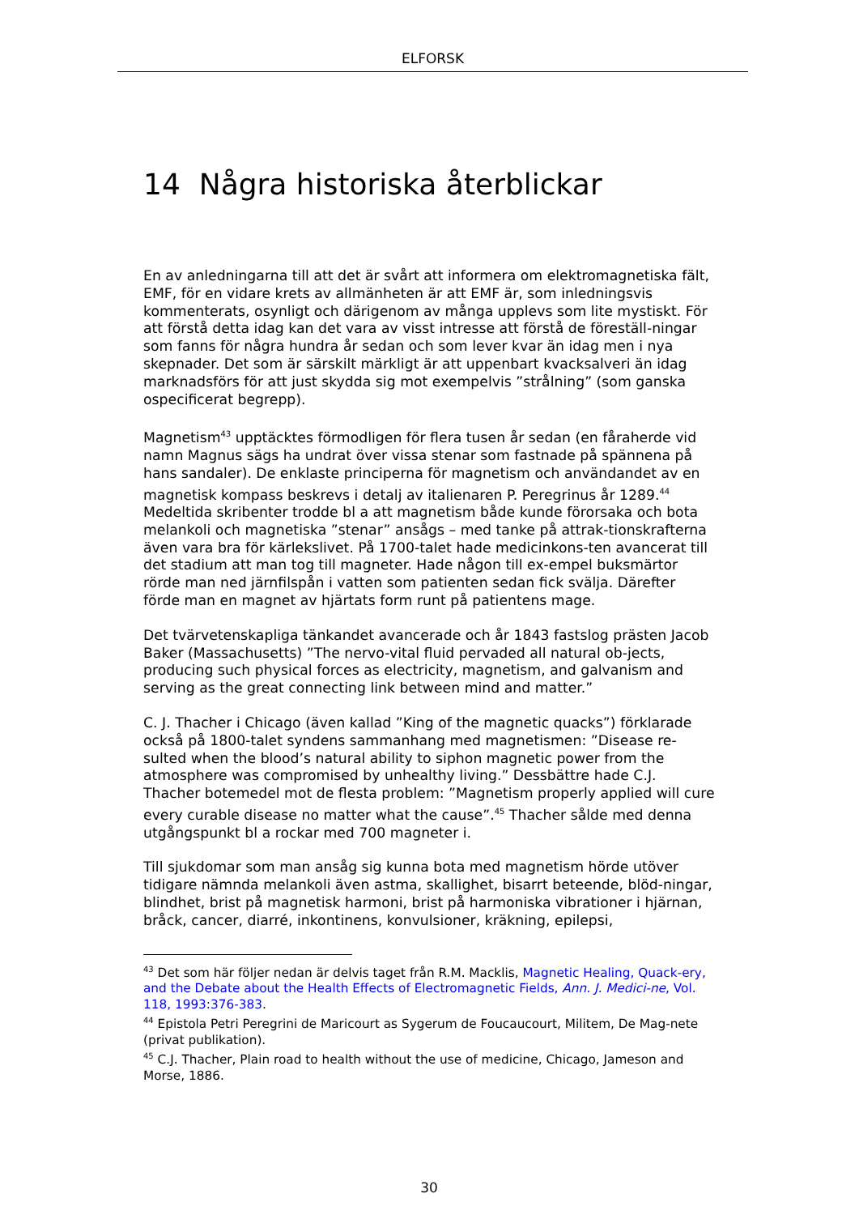ELFORSK
14 Några historiska återblickar
En av anledningarna till att det är svårt att informera om elektromagnetiska fält, EMF, för en vidare krets av allmänheten är att EMF är, som inledningsvis kommenterats, osynligt och därigenom av många upplevs som lite mystiskt. För att förstå detta idag kan det vara av visst intresse att förstå de föreställ-ningar som fanns för några hundra år sedan och som lever kvar än idag men i nya skepnader. Det som är särskilt märkligt är att uppenbart kvacksalveri än idag marknadsförs för att just skydda sig mot exempelvis ”strålning” (som ganska ospecificerat begrepp).
Magnetism<sup>43</sup> upptäcktes förmodligen för flera tusen år sedan (en fåraherde vid namn Magnus sägs ha undrat över vissa stenar som fastnade på spännena på hans sandaler). De enklaste principerna för magnetism och användandet av en magnetisk kompass beskrevs i detalj av italienaren P. Peregrinus år 1289.<sup>44</sup> Medeltida skribenter trodde bl a att magnetism både kunde förorsaka och bota melankoli och magnetiska ”stenar” ansågs – med tanke på attrak-tionskrafterna även vara bra för kärlekslivet. På 1700-talet hade medicinkons-ten avancerat till det stadium att man tog till magneter. Hade någon till ex-empel buksmärtor rörde man ned järnfilspån i vatten som patienten sedan fick svälja. Därefter förde man en magnet av hjärtats form runt på patientens mage.
Det tvärvetenskapliga tänkandet avancerade och år 1843 fastslog prästen Jacob Baker (Massachusetts) ”The nervo-vital fluid pervaded all natural ob-jects, producing such physical forces as electricity, magnetism, and galvanism and serving as the great connecting link between mind and matter.”
C. J. Thacher i Chicago (även kallad ”King of the magnetic quacks”) förklarade också på 1800-talet syndens sammanhang med magnetismen: ”Disease re-sulted when the blood’s natural ability to siphon magnetic power from the atmosphere was compromised by unhealthy living.” Dessbättre hade C.J. Thacher botemedel mot de flesta problem: ”Magnetism properly applied will cure every curable disease no matter what the cause”.<sup>45</sup> Thacher sålde med denna utgångspunkt bl a rockar med 700 magneter i.
Till sjukdomar som man ansåg sig kunna bota med magnetism hörde utöver tidigare nämnda melankoli även astma, skallighet, bisarrt beteende, blöd-ningar, blindhet, brist på magnetisk harmoni, brist på harmoniska vibrationer i hjärnan, bråck, cancer, diarré, inkontinens, konvulsioner, kräkning, epilepsi,
<sup>43</sup> Det som här följer nedan är delvis taget från R.M. Macklis, Magnetic Healing, Quack-ery, and the Debate about the Health Effects of Electromagnetic Fields, Ann. J. Medici-ne, Vol. 118, 1993:376-383.
<sup>44</sup> Epistola Petri Peregrini de Maricourt as Sygerum de Foucaucourt, Militem, De Mag-nete (privat publikation).
<sup>45</sup> C.J. Thacher, Plain road to health without the use of medicine, Chicago, Jameson and Morse, 1886.
30